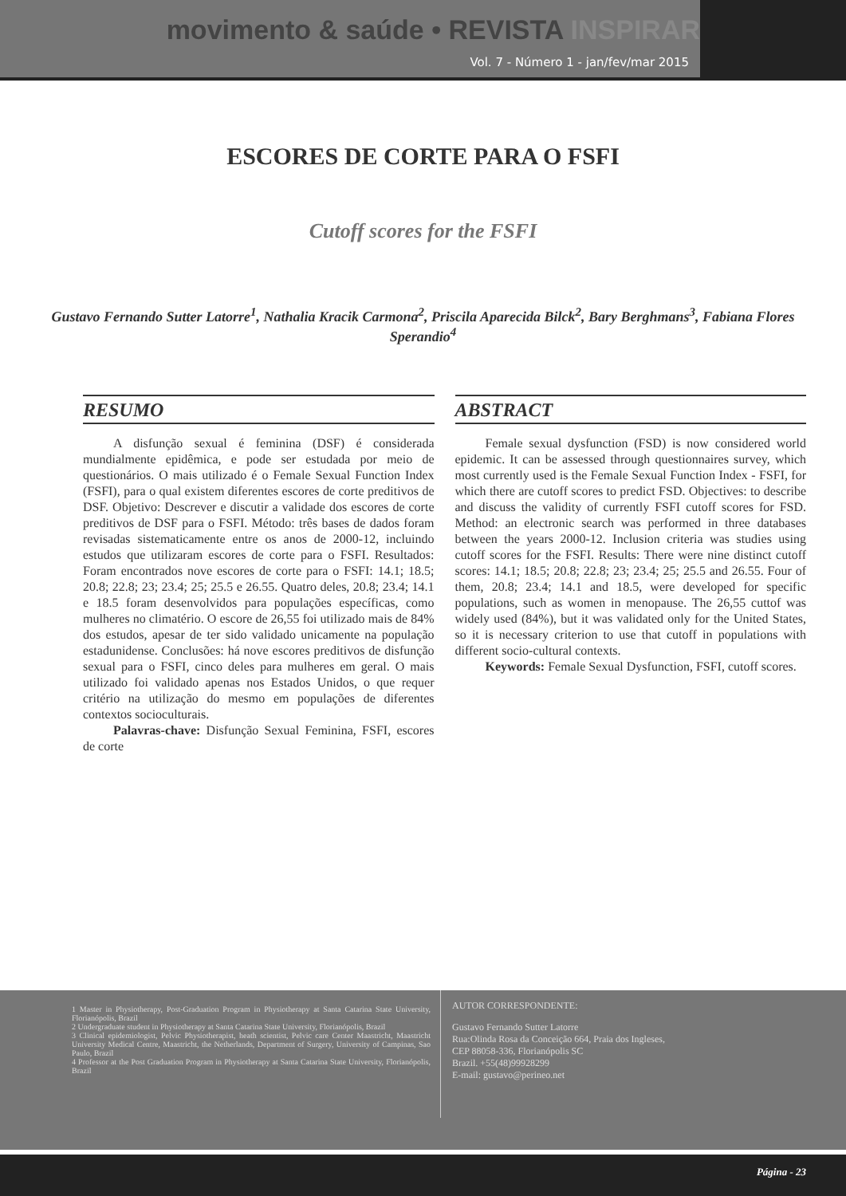movimento & saúde • REVISTA INSPIRAR
Vol. 7 - Número 1 - jan/fev/mar 2015
ESCORES DE CORTE PARA O FSFI
Cutoff scores for the FSFI
Gustavo Fernando Sutter Latorre<sup>1</sup>, Nathalia Kracik Carmona<sup>2</sup>, Priscila Aparecida Bilck<sup>2</sup>, Bary Berghmans<sup>3</sup>, Fabiana Flores Sperandio<sup>4</sup>
RESUMO
A disfunção sexual é feminina (DSF) é considerada mundialmente epidêmica, e pode ser estudada por meio de questionários. O mais utilizado é o Female Sexual Function Index (FSFI), para o qual existem diferentes escores de corte preditivos de DSF. Objetivo: Descrever e discutir a validade dos escores de corte preditivos de DSF para o FSFI. Método: três bases de dados foram revisadas sistematicamente entre os anos de 2000-12, incluindo estudos que utilizaram escores de corte para o FSFI. Resultados: Foram encontrados nove escores de corte para o FSFI: 14.1; 18.5; 20.8; 22.8; 23; 23.4; 25; 25.5 e 26.55. Quatro deles, 20.8; 23.4; 14.1 e 18.5 foram desenvolvidos para populações específicas, como mulheres no climatério. O escore de 26,55 foi utilizado mais de 84% dos estudos, apesar de ter sido validado unicamente na população estadunidense. Conclusões: há nove escores preditivos de disfunção sexual para o FSFI, cinco deles para mulheres em geral. O mais utilizado foi validado apenas nos Estados Unidos, o que requer critério na utilização do mesmo em populações de diferentes contextos socioculturais.
Palavras-chave: Disfunção Sexual Feminina, FSFI, escores de corte
ABSTRACT
Female sexual dysfunction (FSD) is now considered world epidemic. It can be assessed through questionnaires survey, which most currently used is the Female Sexual Function Index - FSFI, for which there are cutoff scores to predict FSD. Objectives: to describe and discuss the validity of currently FSFI cutoff scores for FSD. Method: an electronic search was performed in three databases between the years 2000-12. Inclusion criteria was studies using cutoff scores for the FSFI. Results: There were nine distinct cutoff scores: 14.1; 18.5; 20.8; 22.8; 23; 23.4; 25; 25.5 and 26.55. Four of them, 20.8; 23.4; 14.1 and 18.5, were developed for specific populations, such as women in menopause. The 26,55 cuttof was widely used (84%), but it was validated only for the United States, so it is necessary criterion to use that cutoff in populations with different socio-cultural contexts.
Keywords: Female Sexual Dysfunction, FSFI, cutoff scores.
1 Master in Physiotherapy, Post-Graduation Program in Physiotherapy at Santa Catarina State University, Florianópolis, Brazil
2 Undergraduate student in Physiotherapy at Santa Catarina State University, Florianópolis, Brazil
3 Clinical epidemiologist, Pelvic Physiotherapist, heath scientist, Pelvic care Center Maastricht, Maastricht University Medical Centre, Maastricht, the Netherlands, Department of Surgery, University of Campinas, Sao Paulo, Brazil
4 Professor at the Post Graduation Program in Physiotherapy at Santa Catarina State University, Florianópolis, Brazil
AUTOR CORRESPONDENTE:
Gustavo Fernando Sutter Latorre
Rua:Olinda Rosa da Conceição 664, Praia dos Ingleses,
CEP 88058-336, Florianópolis SC
Brazil. +55(48)99928299
E-mail: gustavo@perineo.net
Página - 23